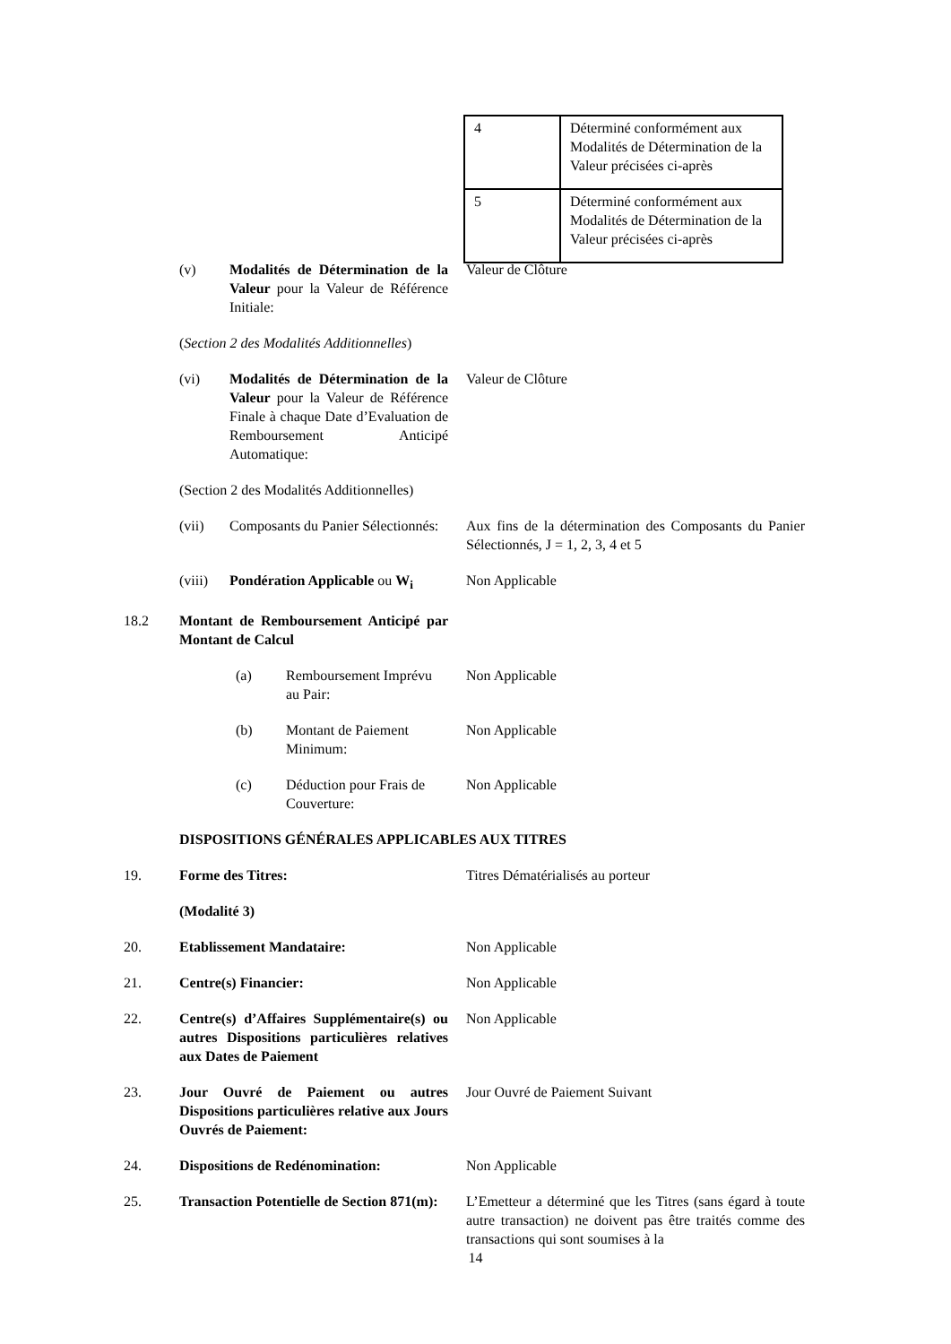| 4 | Déterminé conformément aux Modalités de Détermination de la Valeur précisées ci-après |
| 5 | Déterminé conformément aux Modalités de Détermination de la Valeur précisées ci-après |
(v) Modalités de Détermination de la Valeur pour la Valeur de Référence Initiale:
Valeur de Clôture
(Section 2 des Modalités Additionnelles)
(vi) Modalités de Détermination de la Valeur pour la Valeur de Référence Finale à chaque Date d’Evaluation de Remboursement Anticipé Automatique:
Valeur de Clôture
(Section 2 des Modalités Additionnelles)
(vii) Composants du Panier Sélectionnés:
Aux fins de la détermination des Composants du Panier Sélectionnés, J = 1, 2, 3, 4 et 5
(viii)
Pondération Applicable ou W<sub>i</sub>
Non Applicable
18.2 Montant de Remboursement Anticipé par Montant de Calcul
(a) Remboursement Imprévu au Pair:
Non Applicable
(b) Montant de Paiement Minimum:
Non Applicable
(c) Déduction pour Frais de Couverture:
Non Applicable
DISPOSITIONS GÉNÉRALES APPLICABLES AUX TITRES
19. Forme des Titres: Titres Dématérialisés au porteur
(Modalité 3)
20. Etablissement Mandataire: Non Applicable
21. Centre(s) Financier: Non Applicable
22. Centre(s) d’Affaires Supplémentaire(s) ou autres Dispositions particulières relatives aux Dates de Paiement
Non Applicable
23. Jour Ouvré de Paiement ou autres Dispositions particulières relative aux Jours Ouvrés de Paiement:
Jour Ouvré de Paiement Suivant
24. Dispositions de Redénomination: Non Applicable
25. Transaction Potentielle de Section 871(m):
L’Emetteur a déterminé que les Titres (sans égard à toute autre transaction) ne doivent pas être traités comme des transactions qui sont soumises à la
14